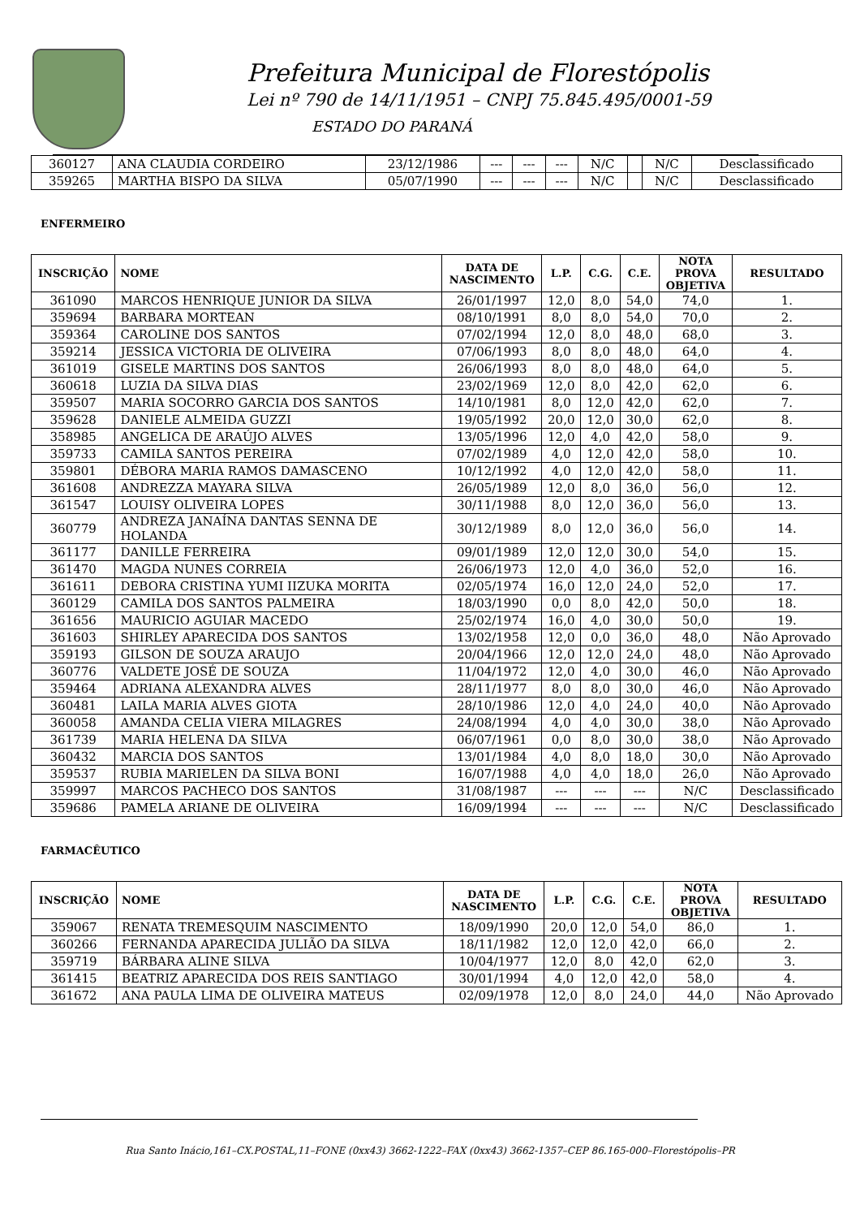Prefeitura Municipal de Florestópolis
Lei nº 790 de 14/11/1951 – CNPJ 75.845.495/0001-59
ESTADO DO PARANÁ
| 360127 | ANA CLAUDIA CORDEIRO | 23/12/1986 | --- | --- | --- | N/C | | N/C | Desclassificado |
| 359265 | MARTHA BISPO DA SILVA | 05/07/1990 | --- | --- | --- | N/C | | N/C | Desclassificado |
ENFERMEIRO
| INSCRIÇÃO | NOME | DATA DE NASCIMENTO | L.P. | C.G. | C.E. | NOTA PROVA OBJETIVA | RESULTADO |
| --- | --- | --- | --- | --- | --- | --- | --- |
| 361090 | MARCOS HENRIQUE JUNIOR DA SILVA | 26/01/1997 | 12,0 | 8,0 | 54,0 | 74,0 | 1. |
| 359694 | BARBARA MORTEAN | 08/10/1991 | 8,0 | 8,0 | 54,0 | 70,0 | 2. |
| 359364 | CAROLINE DOS SANTOS | 07/02/1994 | 12,0 | 8,0 | 48,0 | 68,0 | 3. |
| 359214 | JESSICA VICTORIA DE OLIVEIRA | 07/06/1993 | 8,0 | 8,0 | 48,0 | 64,0 | 4. |
| 361019 | GISELE MARTINS DOS SANTOS | 26/06/1993 | 8,0 | 8,0 | 48,0 | 64,0 | 5. |
| 360618 | LUZIA DA SILVA DIAS | 23/02/1969 | 12,0 | 8,0 | 42,0 | 62,0 | 6. |
| 359507 | MARIA SOCORRO GARCIA DOS SANTOS | 14/10/1981 | 8,0 | 12,0 | 42,0 | 62,0 | 7. |
| 359628 | DANIELE ALMEIDA GUZZI | 19/05/1992 | 20,0 | 12,0 | 30,0 | 62,0 | 8. |
| 358985 | ANGELICA DE ARAÚJO ALVES | 13/05/1996 | 12,0 | 4,0 | 42,0 | 58,0 | 9. |
| 359733 | CAMILA SANTOS PEREIRA | 07/02/1989 | 4,0 | 12,0 | 42,0 | 58,0 | 10. |
| 359801 | DÉBORA MARIA RAMOS DAMASCENO | 10/12/1992 | 4,0 | 12,0 | 42,0 | 58,0 | 11. |
| 361608 | ANDREZZA MAYARA SILVA | 26/05/1989 | 12,0 | 8,0 | 36,0 | 56,0 | 12. |
| 361547 | LOUISY OLIVEIRA LOPES | 30/11/1988 | 8,0 | 12,0 | 36,0 | 56,0 | 13. |
| 360779 | ANDREZA JANAÍNA DANTAS SENNA DE HOLANDA | 30/12/1989 | 8,0 | 12,0 | 36,0 | 56,0 | 14. |
| 361177 | DANILLE FERREIRA | 09/01/1989 | 12,0 | 12,0 | 30,0 | 54,0 | 15. |
| 361470 | MAGDA NUNES CORREIA | 26/06/1973 | 12,0 | 4,0 | 36,0 | 52,0 | 16. |
| 361611 | DEBORA CRISTINA YUMI IIZUKA MORITA | 02/05/1974 | 16,0 | 12,0 | 24,0 | 52,0 | 17. |
| 360129 | CAMILA DOS SANTOS PALMEIRA | 18/03/1990 | 0,0 | 8,0 | 42,0 | 50,0 | 18. |
| 361656 | MAURICIO AGUIAR MACEDO | 25/02/1974 | 16,0 | 4,0 | 30,0 | 50,0 | 19. |
| 361603 | SHIRLEY APARECIDA DOS SANTOS | 13/02/1958 | 12,0 | 0,0 | 36,0 | 48,0 | Não Aprovado |
| 359193 | GILSON DE SOUZA ARAUJO | 20/04/1966 | 12,0 | 12,0 | 24,0 | 48,0 | Não Aprovado |
| 360776 | VALDETE JOSÉ DE SOUZA | 11/04/1972 | 12,0 | 4,0 | 30,0 | 46,0 | Não Aprovado |
| 359464 | ADRIANA ALEXANDRA ALVES | 28/11/1977 | 8,0 | 8,0 | 30,0 | 46,0 | Não Aprovado |
| 360481 | LAILA MARIA ALVES GIOTA | 28/10/1986 | 12,0 | 4,0 | 24,0 | 40,0 | Não Aprovado |
| 360058 | AMANDA CELIA VIERA MILAGRES | 24/08/1994 | 4,0 | 4,0 | 30,0 | 38,0 | Não Aprovado |
| 361739 | MARIA HELENA DA SILVA | 06/07/1961 | 0,0 | 8,0 | 30,0 | 38,0 | Não Aprovado |
| 360432 | MARCIA DOS SANTOS | 13/01/1984 | 4,0 | 8,0 | 18,0 | 30,0 | Não Aprovado |
| 359537 | RUBIA MARIELEN DA SILVA BONI | 16/07/1988 | 4,0 | 4,0 | 18,0 | 26,0 | Não Aprovado |
| 359997 | MARCOS PACHECO DOS SANTOS | 31/08/1987 | --- | --- | --- | N/C | Desclassificado |
| 359686 | PAMELA ARIANE DE OLIVEIRA | 16/09/1994 | --- | --- | --- | N/C | Desclassificado |
FARMACÊUTICO
| INSCRIÇÃO | NOME | DATA DE NASCIMENTO | L.P. | C.G. | C.E. | NOTA PROVA OBJETIVA | RESULTADO |
| --- | --- | --- | --- | --- | --- | --- | --- |
| 359067 | RENATA TREMESQUIM NASCIMENTO | 18/09/1990 | 20,0 | 12,0 | 54,0 | 86,0 | 1. |
| 360266 | FERNANDA APARECIDA JULIÃO DA SILVA | 18/11/1982 | 12,0 | 12,0 | 42,0 | 66,0 | 2. |
| 359719 | BÁRBARA ALINE SILVA | 10/04/1977 | 12,0 | 8,0 | 42,0 | 62,0 | 3. |
| 361415 | BEATRIZ APARECIDA DOS REIS SANTIAGO | 30/01/1994 | 4,0 | 12,0 | 42,0 | 58,0 | 4. |
| 361672 | ANA PAULA LIMA DE OLIVEIRA MATEUS | 02/09/1978 | 12,0 | 8,0 | 24,0 | 44,0 | Não Aprovado |
Rua Santo Inácio,161–CX.POSTAL,11–FONE (0xx43) 3662-1222–FAX (0xx43) 3662-1357–CEP 86.165-000–Florestópolis–PR